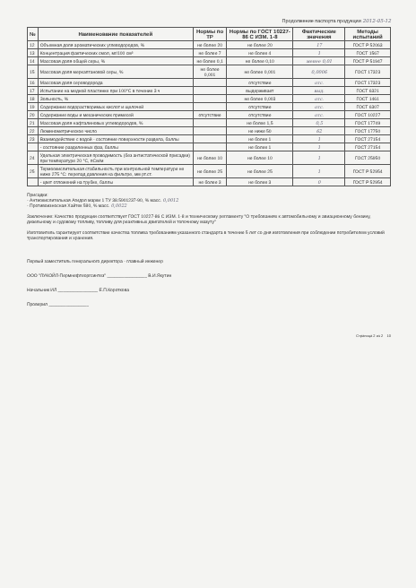Продолжение паспорта продукции 2012-05-12
| № | Наименование показателей | Нормы по ТР | Нормы по ГОСТ 10227-86 С ИЗМ. 1-8 | Фактические значения | Методы испытаний |
| --- | --- | --- | --- | --- | --- |
| 12 | Объемная доля ароматических углеводородов, % | не более 20 | не более 20 | 17 | ГОСТ Р 52063 |
| 13 | Концентрация фактических смол, мг/100 см³ | не более 7 | не более 4 | 1 | ГОСТ 1567 |
| 14 | Массовая доля общей серы, % | не более 0,1 | не более 0,10 | менее 0,01 | ГОСТ Р 51947 |
| 15 | Массовая доля меркаптановой серы, % | не более 0,001 | не более 0,001 | 0,0006 | ГОСТ 17323 |
| 16 | Массовая доля сероводорода | | отсутствие | отс. | ГОСТ 17323 |
| 17 | Испытание на медной пластинке при 100°С в течение 3 ч | | выдерживает | выд. | ГОСТ 6321 |
| 18 | Зольность, % | | не более 0,003 | отс. | ГОСТ 1461 |
| 19 | Содержание водорастворимых кислот и щелочей | | отсутствие | отс. | ГОСТ 6307 |
| 20 | Содержание воды и механических примесей | отсутствие | отсутствие | отс. | ГОСТ 10227 |
| 21 | Массовая доля нафталиновых углеводородов, % | | не более 1,5 | 0,5 | ГОСТ 17749 |
| 22 | Люминометрическое число | | не ниже 50 | 62 | ГОСТ 17750 |
| 23 | Взаимодействие с водой - состояние поверхности раздела, баллы | | не более 1 | 1 | ГОСТ 27154 |
| | - состояние разделенных фаз, баллы | | не более 1 | 1 | ГОСТ 27154 |
| 24 | Удельная электрическая проводимость (без антистатической присадки) при температуре 20 °С, пСм/м | не более 10 | не более 10 | 1 | ГОСТ 25950 |
| 25 | Термоокислительная стабильность при контрольной температуре не ниже 275 °С: перепад давления на фильтре, мм рт.ст. | не более 25 | не более 25 | 1 | ГОСТ Р 52954 |
| | - цвет отложений на трубке, баллы | не более 3 | не более 3 | 0 | ГОСТ Р 52954 |
Присадки:
- Антиокислительная Агидол марки 1 ТУ 38.5901237-90, % масс. 0,0012
- Противоизносная Хайтек 580, % масс. 0,0022
Заключение: Качество продукции соответствует ГОСТ 10227-86 С ИЗМ. 1-8 и техническому регламенту "О требованиях к автомобильному и авиационному бензину, дизельному и судовому топливу, топливу для реактивных двигателей и топочному мазуту"
Изготовитель гарантирует соответствие качества топлива требованиям указанного стандарта в течение 5 лет со дня изготовления при соблюдении потребителем условий транспортирования и хранения.
Первый заместитель генерального директора - главный инженер
ООО "ЛУКОЙЛ-Пермнефтеоргсинтез" ________________ В.И.Якутин
Начальник ИЛ ________________ Е.П.Короткова
Проверил ________________
Страница 2 из 2 10